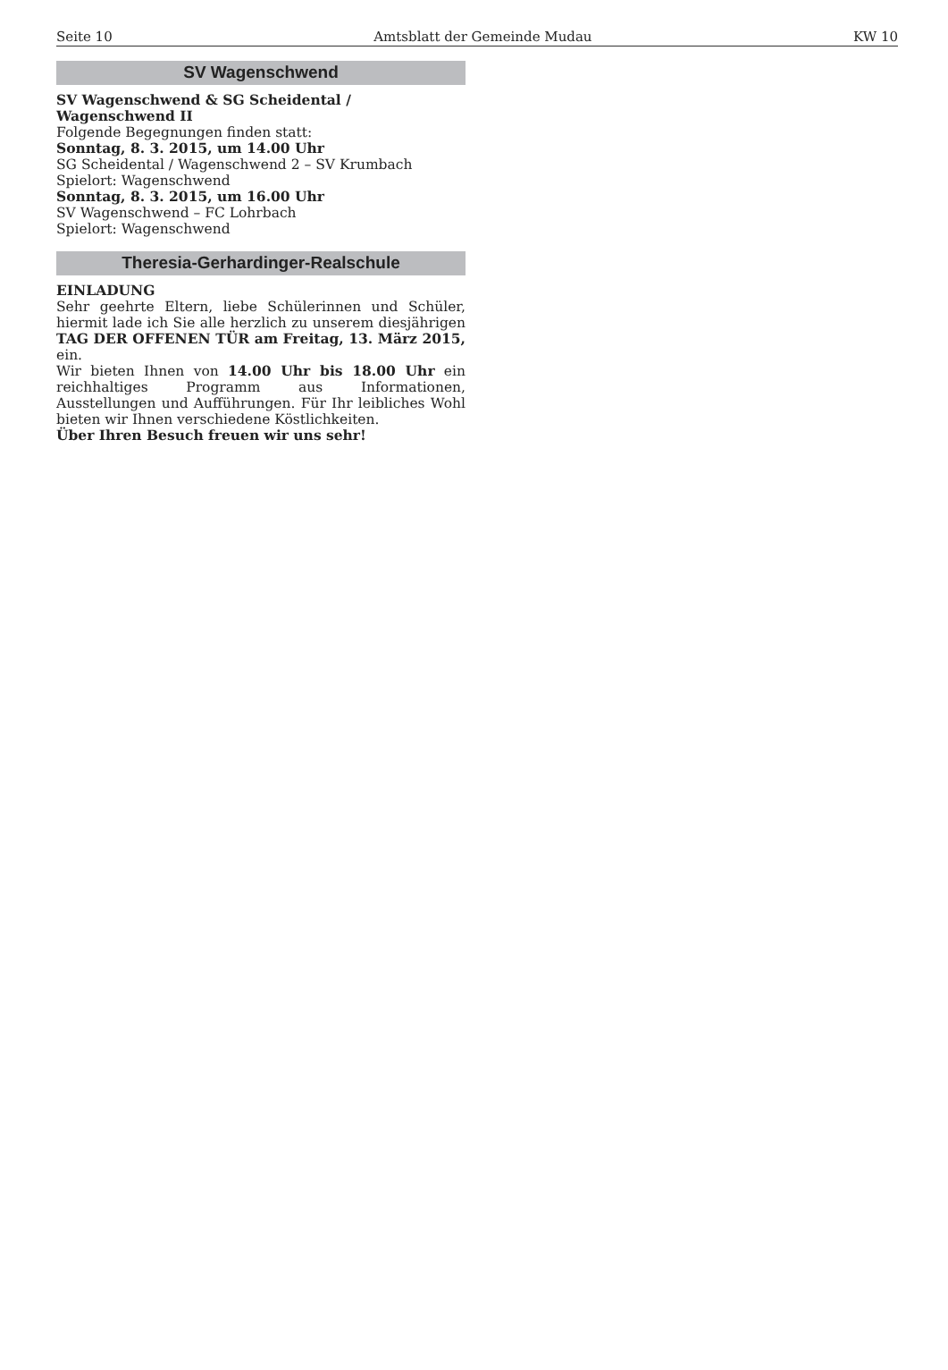Seite 10 Amtsblatt der Gemeinde Mudau KW 10
SV Wagenschwend
SV Wagenschwend & SG Scheidental / Wagenschwend II
Folgende Begegnungen finden statt:
Sonntag, 8. 3. 2015, um 14.00 Uhr
SG Scheidental / Wagenschwend 2 – SV Krumbach
Spielort: Wagenschwend
Sonntag, 8. 3. 2015, um 16.00 Uhr
SV Wagenschwend – FC Lohrbach
Spielort: Wagenschwend
Theresia-Gerhardinger-Realschule
EINLADUNG
Sehr geehrte Eltern, liebe Schülerinnen und Schüler, hiermit lade ich Sie alle herzlich zu unserem diesjährigen TAG DER OFFENEN TÜR am Freitag, 13. März 2015, ein.
Wir bieten Ihnen von 14.00 Uhr bis 18.00 Uhr ein reichhaltiges Programm aus Informationen, Ausstellungen und Aufführungen. Für Ihr leibliches Wohl bieten wir Ihnen verschiedene Köstlichkeiten.
Über Ihren Besuch freuen wir uns sehr!